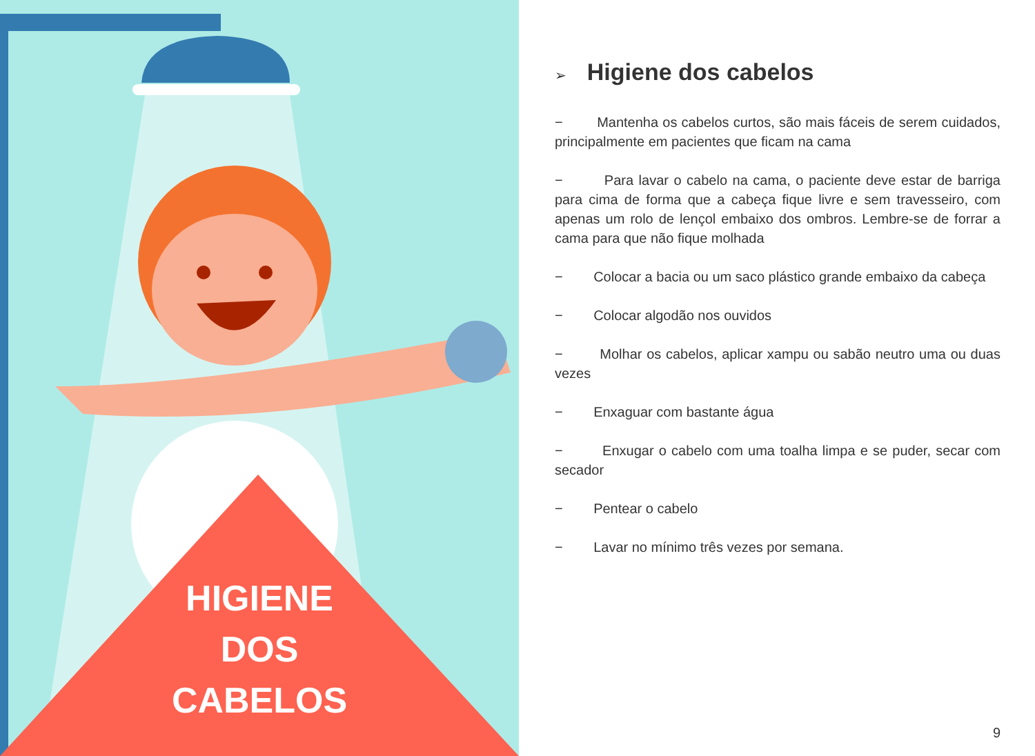HIGIENE
DOS
CABELOS
➢ Higiene dos cabelos
− Mantenha os cabelos curtos, são mais fáceis de serem cuidados, principalmente em pacientes que ficam na cama
− Para lavar o cabelo na cama, o paciente deve estar de barriga para cima de forma que a cabeça fique livre e sem travesseiro, com apenas um rolo de lençol embaixo dos ombros. Lembre-se de forrar a cama para que não fique molhada
− Colocar a bacia ou um saco plástico grande embaixo da cabeça
− Colocar algodão nos ouvidos
− Molhar os cabelos, aplicar xampu ou sabão neutro uma ou duas vezes
− Enxaguar com bastante água
− Enxugar o cabelo com uma toalha limpa e se puder, secar com secador
− Pentear o cabelo
− Lavar no mínimo três vezes por semana.
9